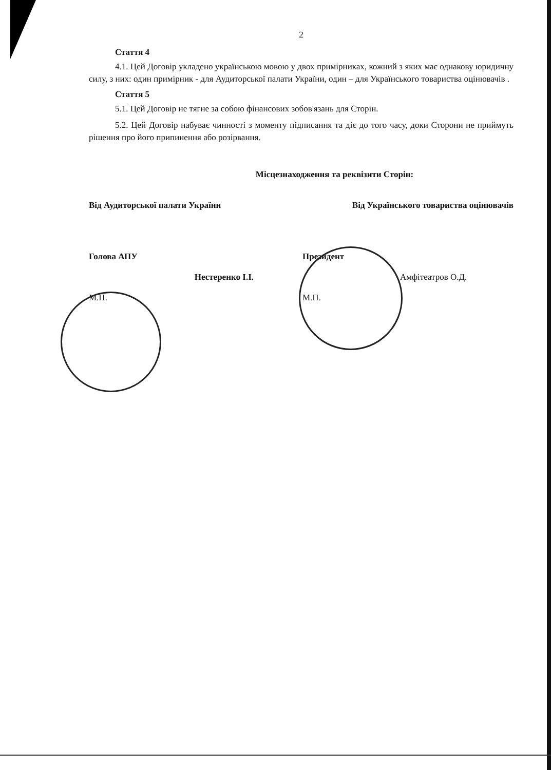2
Стаття 4
4.1. Цей Договір укладено українською мовою у двох примірниках, кожний з яких має однакову юридичну силу, з них: один примірник - для Аудиторської палати України, один – для Українського товариства оцінювачів .
Стаття 5
5.1. Цей Договір не тягне за собою фінансових зобов'язань для Сторін.
5.2. Цей Договір набуває чинності з моменту підписання та діє до того часу, доки Сторони не приймуть рішення про його припинення або розірвання.
Місцезнаходження та реквізити Сторін:
Від Аудиторської палати України Від Українського товариства оцінювачів
Голова АПУ
Нестеренко І.І.
М.П.
Президент
Амфітеатров О.Д.
М.П.